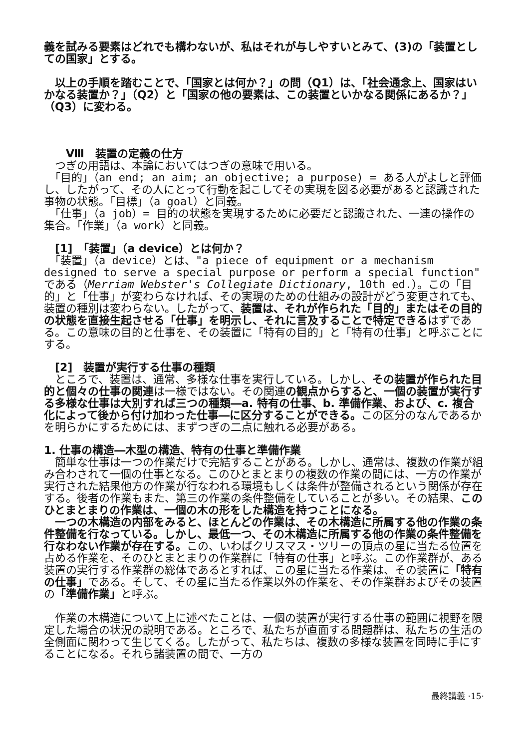義を試みる要素はどれでも構わないが、私はそれが与しやすいとみて、(3)の「装置としての国家」とする。
　以上の手順を踏むことで、「国家とは何か？」の問（Q1）は、「社会通念上、国家はいかなる装置か？」（Q2）と「国家の他の要素は、この装置といかなる関係にあるか？」（Q3）に変わる。
　　Ⅷ　装置の定義の仕方
　つぎの用語は、本論においてはつぎの意味で用いる。
　「目的」（an end; an aim; an objective; a purpose) = ある人がよしと評価し、したがって、その人にとって行動を起こしてその実現を図る必要があると認識された事物の状態。「目標」（a goal）と同義。
　「仕事」（a job）= 目的の状態を実現するために必要だと認識された、一連の操作の集合。「作業」（a work）と同義。
　[1]　「装置」（a device）とは何か？
　「装置」（a device）とは、"a piece of equipment or a mechanism designed to serve a special purpose or perform a special function" である（Merriam Webster's Collegiate Dictionary, 10th ed.）。この「目的」と「仕事」が変わらなければ、その実現のための仕組みの設計がどう変更されても、装置の種別は変わらない。したがって、装置は、それが作られた「目的」またはその目的の状態を直接生起させる「仕事」を明示し、それに言及することで特定できるはずである。この意味の目的と仕事を、その装置に「特有の目的」と「特有の仕事」と呼ぶことにする。
　[2]　装置が実行する仕事の種類
　ところで、装置は、通常、多様な仕事を実行している。しかし、その装置が作られた目的と個々の仕事の関連は一様ではない。その関連の観点からすると、一個の装置が実行する多様な仕事は大別すれば三つの種類―a. 特有の仕事、b. 準備作業、および、c. 複合化によって後から付け加わった仕事―に区分することができる。この区分のなんであるかを明らかにするためには、まずつぎの二点に触れる必要がある。
1. 仕事の構造―木型の構造、特有の仕事と準備作業
　簡単な仕事は一つの作業だけで完結することがある。しかし、通常は、複数の作業が組み合わされて一個の仕事となる。このひとまとまりの複数の作業の間には、一方の作業が実行された結果他方の作業が行なわれる環境もしくは条件が整備されるという関係が存在する。後者の作業もまた、第三の作業の条件整備をしていることが多い。その結果、このひとまとまりの作業は、一個の木の形をした構造を持つことになる。
　一つの木構造の内部をみると、ほとんどの作業は、その木構造に所属する他の作業の条件整備を行なっている。しかし、最低一つ、その木構造に所属する他の作業の条件整備を行なわない作業が存在する。この、いわばクリスマス・ツリーの頂点の星に当たる位置を占める作業を、そのひとまとまりの作業群に「特有の仕事」と呼ぶ。この作業群が、ある装置の実行する作業群の総体であるとすれば、この星に当たる作業は、その装置に「特有の仕事」である。そして、その星に当たる作業以外の作業を、その作業群およびその装置の「準備作業」と呼ぶ。
　作業の木構造について上に述べたことは、一個の装置が実行する仕事の範囲に視野を限定した場合の状況の説明である。ところで、私たちが直面する問題群は、私たちの生活の全側面に関わって生じてくる。したがって、私たちは、複数の多様な装置を同時に手にすることになる。それら諸装置の間で、一方の
最終講義 ·15·